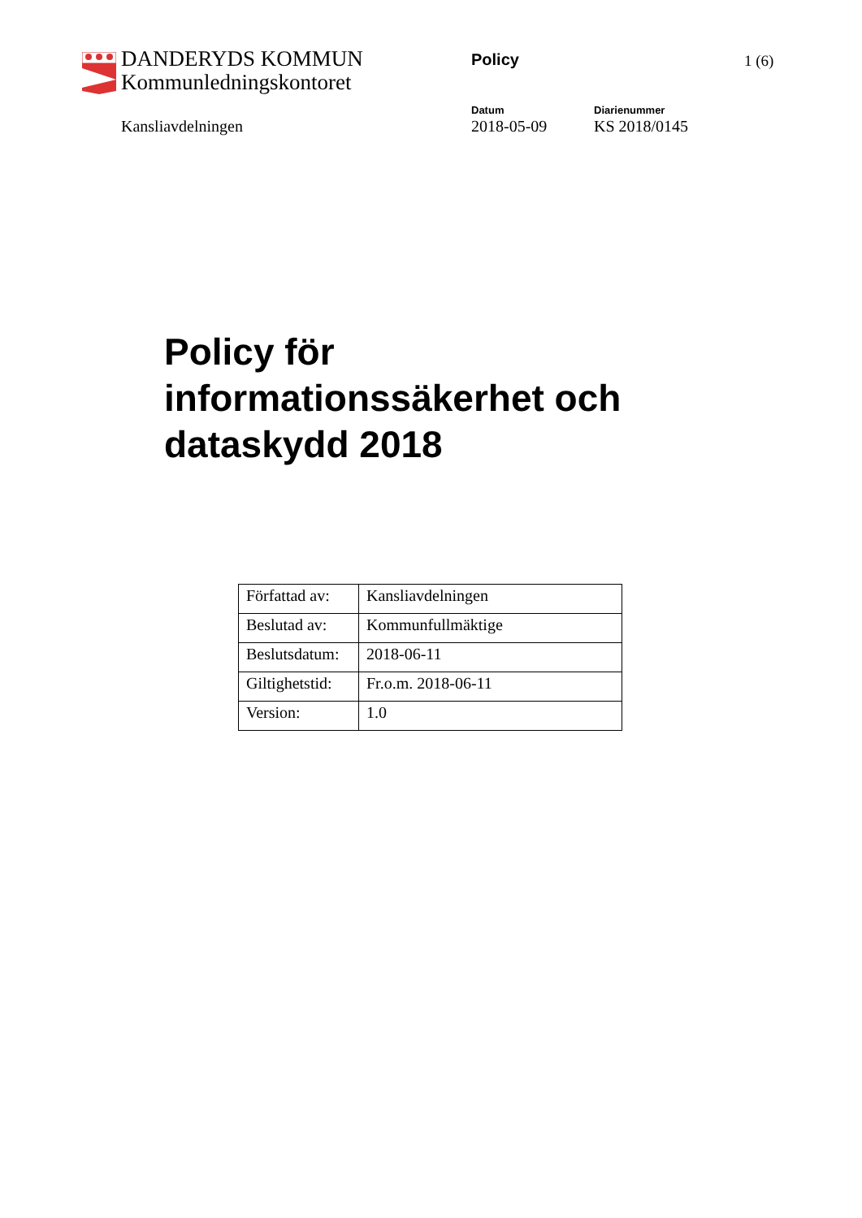DANDERYDS KOMMUN
Kommunledningskontoret
Policy 1 (6)
Kansliavdelningen
Datum
2018-05-09
Diarienummer
KS 2018/0145
Policy för
informationssäkerhet och
dataskydd 2018
| Författad av: | Kansliavdelningen |
| Beslutad av: | Kommunfullmäktige |
| Beslutsdatum: | 2018-06-11 |
| Giltighetstid: | Fr.o.m. 2018-06-11 |
| Version: | 1.0 |